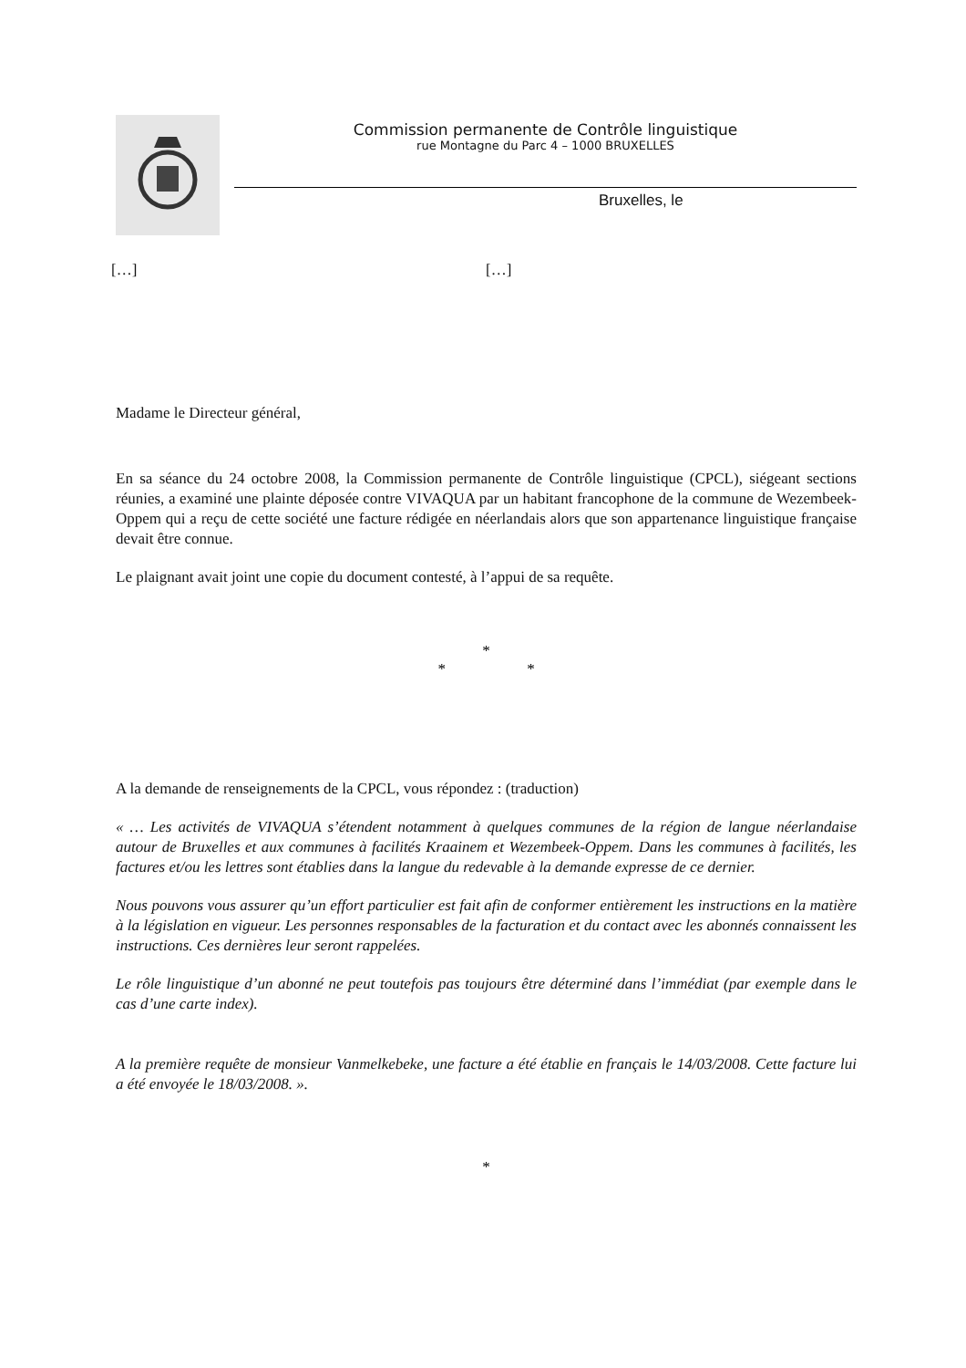Commission permanente de Contrôle linguistique
rue Montagne du Parc 4 – 1000 BRUXELLES
Bruxelles, le
[…] […]
Madame le Directeur général,
En sa séance du 24 octobre 2008, la Commission permanente de Contrôle linguistique (CPCL), siégeant sections réunies, a examiné une plainte déposée contre VIVAQUA par un habitant francophone de la commune de Wezembeek-Oppem qui a reçu de cette société une facture rédigée en néerlandais alors que son appartenance linguistique française devait être connue.
Le plaignant avait joint une copie du document contesté, à l’appui de sa requête.
*
* *
A la demande de renseignements de la CPCL, vous répondez : (traduction)
« … Les activités de VIVAQUA s’étendent notamment à quelques communes de la région de langue néerlandaise autour de Bruxelles et aux communes à facilités Kraainem et Wezembeek-Oppem. Dans les communes à facilités, les factures et/ou les lettres sont établies dans la langue du redevable à la demande expresse de ce dernier.
Nous pouvons vous assurer qu’un effort particulier est fait afin de conformer entièrement les instructions en la matière à la législation en vigueur. Les personnes responsables de la facturation et du contact avec les abonnés connaissent les instructions. Ces dernières leur seront rappelées.
Le rôle linguistique d’un abonné ne peut toutefois pas toujours être déterminé dans l’immédiat (par exemple dans le cas d’une carte index).
A la première requête de monsieur Vanmelkebeke, une facture a été établie en français le 14/03/2008. Cette facture lui a été envoyée le 18/03/2008. ».
*